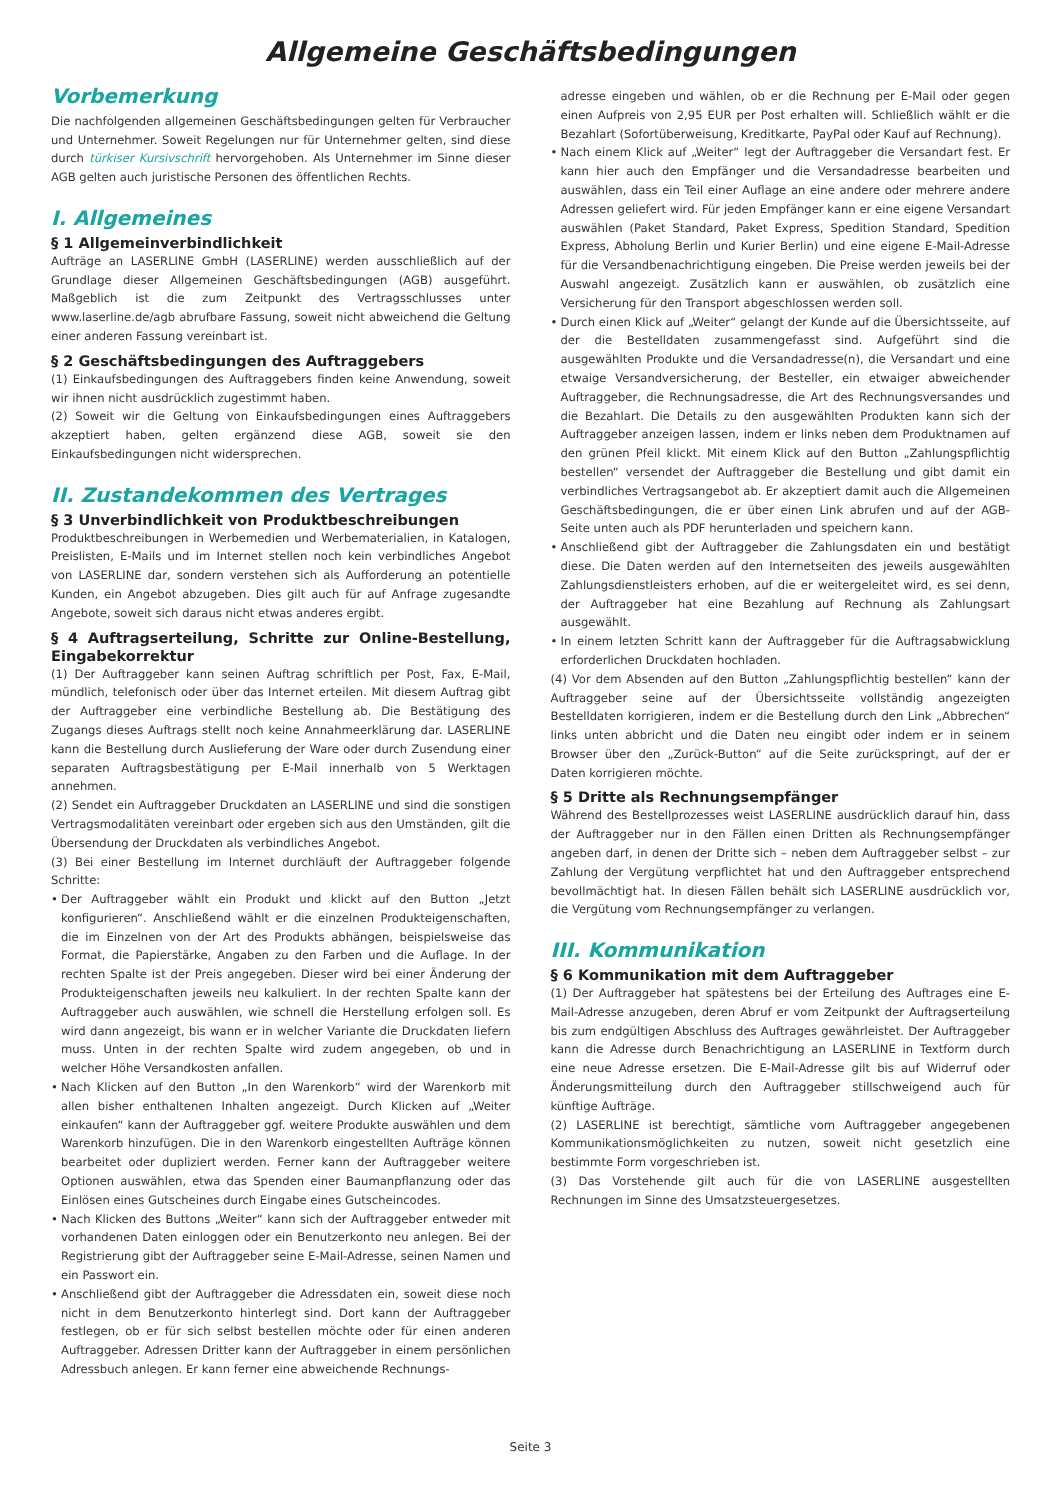Allgemeine Geschäftsbedingungen
Vorbemerkung
Die nachfolgenden allgemeinen Geschäftsbedingungen gelten für Verbraucher und Unternehmer. Soweit Regelungen nur für Unternehmer gelten, sind diese durch türkiser Kursivschrift hervorgehoben. Als Unternehmer im Sinne dieser AGB gelten auch juristische Personen des öffentlichen Rechts.
I. Allgemeines
§ 1 Allgemeinverbindlichkeit
Aufträge an LASERLINE GmbH (LASERLINE) werden ausschließlich auf der Grundlage dieser Allgemeinen Geschäftsbedingungen (AGB) ausgeführt. Maßgeblich ist die zum Zeitpunkt des Vertragsschlusses unter www.laserline.de/agb abrufbare Fassung, soweit nicht abweichend die Geltung einer anderen Fassung vereinbart ist.
§ 2 Geschäftsbedingungen des Auftraggebers
(1) Einkaufsbedingungen des Auftraggebers finden keine Anwendung, soweit wir ihnen nicht ausdrücklich zugestimmt haben.
(2) Soweit wir die Geltung von Einkaufsbedingungen eines Auftraggebers akzeptiert haben, gelten ergänzend diese AGB, soweit sie den Einkaufsbedingungen nicht widersprechen.
II. Zustandekommen des Vertrages
§ 3 Unverbindlichkeit von Produktbeschreibungen
Produktbeschreibungen in Werbemedien und Werbematerialien, in Katalogen, Preislisten, E-Mails und im Internet stellen noch kein verbindliches Angebot von LASERLINE dar, sondern verstehen sich als Aufforderung an potentielle Kunden, ein Angebot abzugeben. Dies gilt auch für auf Anfrage zugesandte Angebote, soweit sich daraus nicht etwas anderes ergibt.
§ 4 Auftragserteilung, Schritte zur Online-Bestellung, Eingabekorrektur
(1) Der Auftraggeber kann seinen Auftrag schriftlich per Post, Fax, E-Mail, mündlich, telefonisch oder über das Internet erteilen. Mit diesem Auftrag gibt der Auftraggeber eine verbindliche Bestellung ab. Die Bestätigung des Zugangs dieses Auftrags stellt noch keine Annahmeerklärung dar. LASERLINE kann die Bestellung durch Auslieferung der Ware oder durch Zusendung einer separaten Auftragsbestätigung per E-Mail innerhalb von 5 Werktagen annehmen.
(2) Sendet ein Auftraggeber Druckdaten an LASERLINE und sind die sonstigen Vertragsmodalitäten vereinbart oder ergeben sich aus den Umständen, gilt die Übersendung der Druckdaten als verbindliches Angebot.
(3) Bei einer Bestellung im Internet durchläuft der Auftraggeber folgende Schritte:
• Der Auftraggeber wählt ein Produkt und klickt auf den Button „Jetzt konfigurieren“. Anschließend wählt er die einzelnen Produkteigenschaften, die im Einzelnen von der Art des Produkts abhängen, beispielsweise das Format, die Papierstärke, Angaben zu den Farben und die Auflage. In der rechten Spalte ist der Preis angegeben. Dieser wird bei einer Änderung der Produkteigenschaften jeweils neu kalkuliert. In der rechten Spalte kann der Auftraggeber auch auswählen, wie schnell die Herstellung erfolgen soll. Es wird dann angezeigt, bis wann er in welcher Variante die Druckdaten liefern muss. Unten in der rechten Spalte wird zudem angegeben, ob und in welcher Höhe Versandkosten anfallen.
• Nach Klicken auf den Button „In den Warenkorb“ wird der Warenkorb mit allen bisher enthaltenen Inhalten angezeigt. Durch Klicken auf „Weiter einkaufen“ kann der Auftraggeber ggf. weitere Produkte auswählen und dem Warenkorb hinzufügen. Die in den Warenkorb eingestellten Aufträge können bearbeitet oder dupliziert werden. Ferner kann der Auftraggeber weitere Optionen auswählen, etwa das Spenden einer Baumanpflanzung oder das Einlösen eines Gutscheines durch Eingabe eines Gutscheincodes.
• Nach Klicken des Buttons „Weiter“ kann sich der Auftraggeber entweder mit vorhandenen Daten einloggen oder ein Benutzerkonto neu anlegen. Bei der Registrierung gibt der Auftraggeber seine E-Mail-Adresse, seinen Namen und ein Passwort ein.
• Anschließend gibt der Auftraggeber die Adressdaten ein, soweit diese noch nicht in dem Benutzerkonto hinterlegt sind. Dort kann der Auftraggeber festlegen, ob er für sich selbst bestellen möchte oder für einen anderen Auftraggeber. Adressen Dritter kann der Auftraggeber in einem persönlichen Adressbuch anlegen. Er kann ferner eine abweichende Rechnungs-
adresse eingeben und wählen, ob er die Rechnung per E-Mail oder gegen einen Aufpreis von 2,95 EUR per Post erhalten will. Schließlich wählt er die Bezahlart (Sofortüberweisung, Kreditkarte, PayPal oder Kauf auf Rechnung).
• Nach einem Klick auf „Weiter“ legt der Auftraggeber die Versandart fest. Er kann hier auch den Empfänger und die Versandadresse bearbeiten und auswählen, dass ein Teil einer Auflage an eine andere oder mehrere andere Adressen geliefert wird. Für jeden Empfänger kann er eine eigene Versandart auswählen (Paket Standard, Paket Express, Spedition Standard, Spedition Express, Abholung Berlin und Kurier Berlin) und eine eigene E-Mail-Adresse für die Versandbenachrichtigung eingeben. Die Preise werden jeweils bei der Auswahl angezeigt. Zusätzlich kann er auswählen, ob zusätzlich eine Versicherung für den Transport abgeschlossen werden soll.
• Durch einen Klick auf „Weiter“ gelangt der Kunde auf die Übersichtsseite, auf der die Bestelldaten zusammengefasst sind. Aufgeführt sind die ausgewählten Produkte und die Versandadresse(n), die Versandart und eine etwaige Versandversicherung, der Besteller, ein etwaiger abweichender Auftraggeber, die Rechnungsadresse, die Art des Rechnungsversandes und die Bezahlart. Die Details zu den ausgewählten Produkten kann sich der Auftraggeber anzeigen lassen, indem er links neben dem Produktnamen auf den grünen Pfeil klickt. Mit einem Klick auf den Button „Zahlungspflichtig bestellen“ versendet der Auftraggeber die Bestellung und gibt damit ein verbindliches Vertragsangebot ab. Er akzeptiert damit auch die Allgemeinen Geschäftsbedingungen, die er über einen Link abrufen und auf der AGB-Seite unten auch als PDF herunterladen und speichern kann.
• Anschließend gibt der Auftraggeber die Zahlungsdaten ein und bestätigt diese. Die Daten werden auf den Internetseiten des jeweils ausgewählten Zahlungsdienstleisters erhoben, auf die er weitergeleitet wird, es sei denn, der Auftraggeber hat eine Bezahlung auf Rechnung als Zahlungsart ausgewählt.
• In einem letzten Schritt kann der Auftraggeber für die Auftragsabwicklung erforderlichen Druckdaten hochladen.
(4) Vor dem Absenden auf den Button „Zahlungspflichtig bestellen“ kann der Auftraggeber seine auf der Übersichtsseite vollständig angezeigten Bestelldaten korrigieren, indem er die Bestellung durch den Link „Abbrechen“ links unten abbricht und die Daten neu eingibt oder indem er in seinem Browser über den „Zurück-Button“ auf die Seite zurückspringt, auf der er Daten korrigieren möchte.
§ 5 Dritte als Rechnungsempfänger
Während des Bestellprozesses weist LASERLINE ausdrücklich darauf hin, dass der Auftraggeber nur in den Fällen einen Dritten als Rechnungsempfänger angeben darf, in denen der Dritte sich – neben dem Auftraggeber selbst – zur Zahlung der Vergütung verpflichtet hat und den Auftraggeber entsprechend bevollmächtigt hat. In diesen Fällen behält sich LASERLINE ausdrücklich vor, die Vergütung vom Rechnungsempfänger zu verlangen.
III. Kommunikation
§ 6 Kommunikation mit dem Auftraggeber
(1) Der Auftraggeber hat spätestens bei der Erteilung des Auftrages eine E-Mail-Adresse anzugeben, deren Abruf er vom Zeitpunkt der Auftragserteilung bis zum endgültigen Abschluss des Auftrages gewährleistet. Der Auftraggeber kann die Adresse durch Benachrichtigung an LASERLINE in Textform durch eine neue Adresse ersetzen. Die E-Mail-Adresse gilt bis auf Widerruf oder Änderungsmitteilung durch den Auftraggeber stillschweigend auch für künftige Aufträge.
(2) LASERLINE ist berechtigt, sämtliche vom Auftraggeber angegebenen Kommunikationsmöglichkeiten zu nutzen, soweit nicht gesetzlich eine bestimmte Form vorgeschrieben ist.
(3) Das Vorstehende gilt auch für die von LASERLINE ausgestellten Rechnungen im Sinne des Umsatzsteuergesetzes.
Seite 3